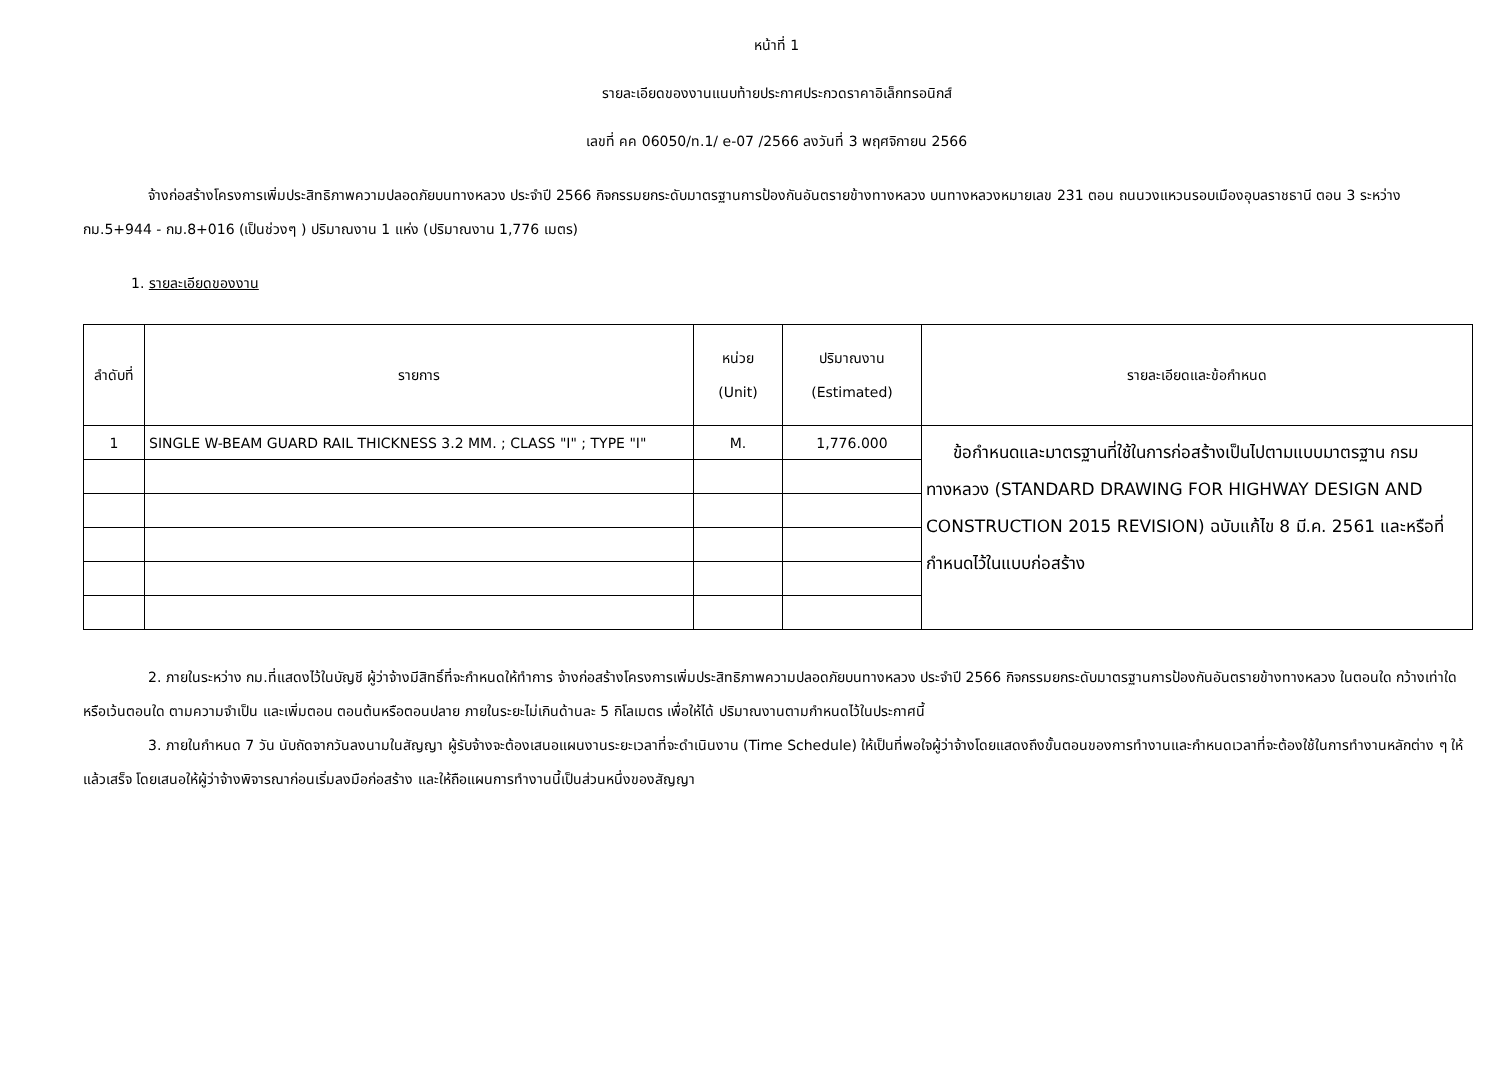หน้าที่ 1
รายละเอียดของงานแนบท้ายประกาศประกวดราคาอิเล็กทรอนิกส์
เลขที่ คค 06050/ท.1/ e-07 /2566 ลงวันที่ 3 พฤศจิกายน 2566
จ้างก่อสร้างโครงการเพิ่มประสิทธิภาพความปลอดภัยบนทางหลวง ประจำปี 2566 กิจกรรมยกระดับมาตรฐานการป้องกันอันตรายข้างทางหลวง บนทางหลวงหมายเลข 231 ตอน ถนนวงแหวนรอบเมืองอุบลราชธานี ตอน 3 ระหว่าง กม.5+944 - กม.8+016 (เป็นช่วงๆ ) ปริมาณงาน 1 แห่ง (ปริมาณงาน 1,776 เมตร)
1. รายละเอียดของงาน
| ลำดับที่ | รายการ | หน่วย (Unit) | ปริมาณงาน (Estimated) | รายละเอียดและข้อกำหนด |
| --- | --- | --- | --- | --- |
| 1 | SINGLE W-BEAM GUARD RAIL THICKNESS 3.2 MM. ; CLASS "I" ; TYPE "I" | M. | 1,776.000 | ข้อกำหนดและมาตรฐานที่ใช้ในการก่อสร้างเป็นไปตามแบบมาตรฐาน กรมทางหลวง (STANDARD DRAWING FOR HIGHWAY DESIGN AND CONSTRUCTION 2015 REVISION) ฉบับแก้ไข 8 มี.ค. 2561 และหรือที่กำหนดไว้ในแบบก่อสร้าง |
2. ภายในระหว่าง กม.ที่แสดงไว้ในบัญชี ผู้ว่าจ้างมีสิทธิ์ที่จะกำหนดให้ทำการ จ้างก่อสร้างโครงการเพิ่มประสิทธิภาพความปลอดภัยบนทางหลวง ประจำปี 2566 กิจกรรมยกระดับมาตรฐานการป้องกันอันตรายข้างทางหลวง ในตอนใด กว้างเท่าใด หรือเว้นตอนใด ตามความจำเป็น และเพิ่มตอน ตอนต้นหรือตอนปลาย ภายในระยะไม่เกินด้านละ 5 กิโลเมตร เพื่อให้ได้ ปริมาณงานตามกำหนดไว้ในประกาศนี้
3. ภายในกำหนด 7 วัน นับถัดจากวันลงนามในสัญญา ผู้รับจ้างจะต้องเสนอแผนงานระยะเวลาที่จะดำเนินงาน (Time Schedule) ให้เป็นที่พอใจผู้ว่าจ้างโดยแสดงถึงขั้นตอนของการทำงานและกำหนดเวลาที่จะต้องใช้ในการทำงานหลักต่าง ๆ ให้แล้วเสร็จ โดยเสนอให้ผู้ว่าจ้างพิจารณาก่อนเริ่มลงมือก่อสร้าง และให้ถือแผนการทำงานนี้เป็นส่วนหนึ่งของสัญญา